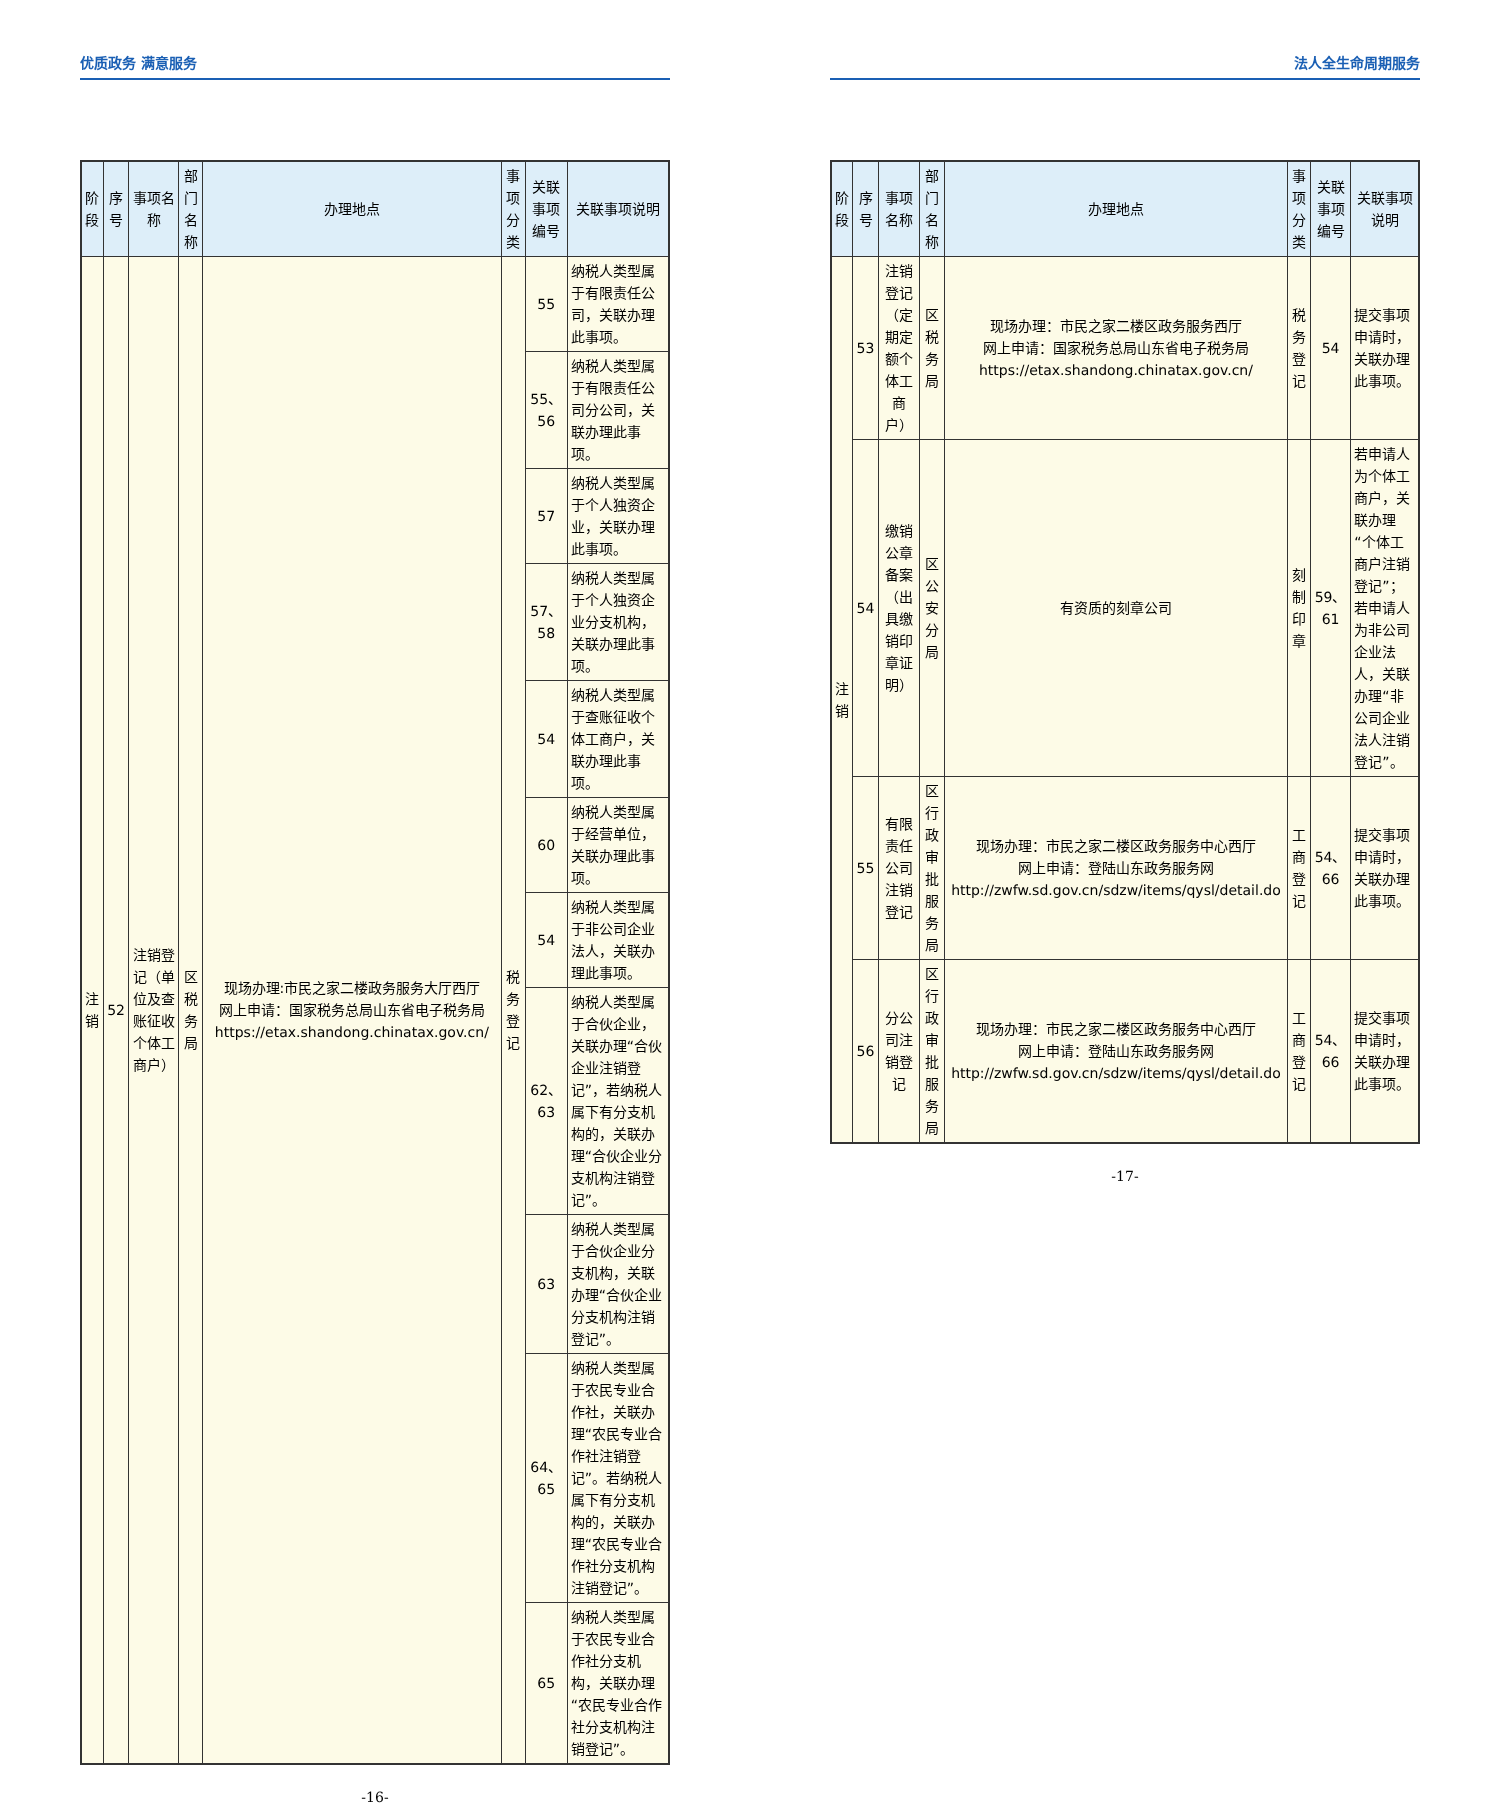优质政务 满意服务
| 阶段 | 序号 | 事项名称 | 部门名称 | 办理地点 | 事项分类 | 关联事项编号 | 关联事项说明 |
| --- | --- | --- | --- | --- | --- | --- | --- |
| 注销 | 52 | 注销登记（单位及查账征收个体工商户） | 区税务局 | 现场办理:市民之家二楼政务服务大厅西厅 网上申请：国家税务总局山东省电子税务局 https://etax.shandong.chinatax.gov.cn/ | 税务登记 | 55 | 纳税人类型属于有限责任公司，关联办理此事项。 |
| | | | | | | 55、56 | 纳税人类型属于有限责任公司分公司，关联办理此事项。 |
| | | | | | | 57 | 纳税人类型属于个人独资企业，关联办理此事项。 |
| | | | | | | 57、58 | 纳税人类型属于个人独资企业分支机构，关联办理此事项。 |
| | | | | | | 54 | 纳税人类型属于查账征收个体工商户，关联办理此事项。 |
| | | | | | | 60 | 纳税人类型属于经营单位，关联办理此事项。 |
| | | | | | | 54 | 纳税人类型属于非公司企业法人，关联办理此事项。 |
| | | | | | | 62、63 | 纳税人类型属于合伙企业，关联办理“合伙企业注销登记”，若纳税人属下有分支机构的，关联办理“合伙企业分支机构注销登记”。 |
| | | | | | | 63 | 纳税人类型属于合伙企业分支机构，关联办理“合伙企业分支机构注销登记”。 |
| | | | | | | 64、65 | 纳税人类型属于农民专业合作社，关联办理“农民专业合作社注销登记”。若纳税人属下有分支机构的，关联办理“农民专业合作社分支机构注销登记”。 |
| | | | | | | 65 | 纳税人类型属于农民专业合作社分支机构，关联办理“农民专业合作社分支机构注销登记”。 |
-16-
法人全生命周期服务
| 阶段 | 序号 | 事项名称 | 部门名称 | 办理地点 | 事项分类 | 关联事项编号 | 关联事项说明 |
| --- | --- | --- | --- | --- | --- | --- | --- |
| 注销 | 53 | 注销登记（定期定额个体工商户） | 区税务局 | 现场办理：市民之家二楼区政务服务西厅 网上申请：国家税务总局山东省电子税务局 https://etax.shandong.chinatax.gov.cn/ | 税务登记 | 54 | 提交事项申请时，关联办理此事项。 |
| | 54 | 缴销公章备案（出具缴销印章证明） | 区公安分局 | 有资质的刻章公司 | 刻制印章 | 59、61 | 若申请人为个体工商户，关联办理“个体工商户注销登记”；若申请人为非公司企业法人，关联办理“非公司企业法人注销登记”。 |
| | 55 | 有限责任公司注销登记 | 区行政审批服务局 | 现场办理：市民之家二楼区政务服务中心西厅 网上申请：登陆山东政务服务网 http://zwfw.sd.gov.cn/sdzw/items/qysl/detail.do | 工商登记 | 54、66 | 提交事项申请时，关联办理此事项。 |
| | 56 | 分公司注销登记 | 区行政审批服务局 | 现场办理：市民之家二楼区政务服务中心西厅 网上申请：登陆山东政务服务网 http://zwfw.sd.gov.cn/sdzw/items/qysl/detail.do | 工商登记 | 54、66 | 提交事项申请时，关联办理此事项。 |
-17-